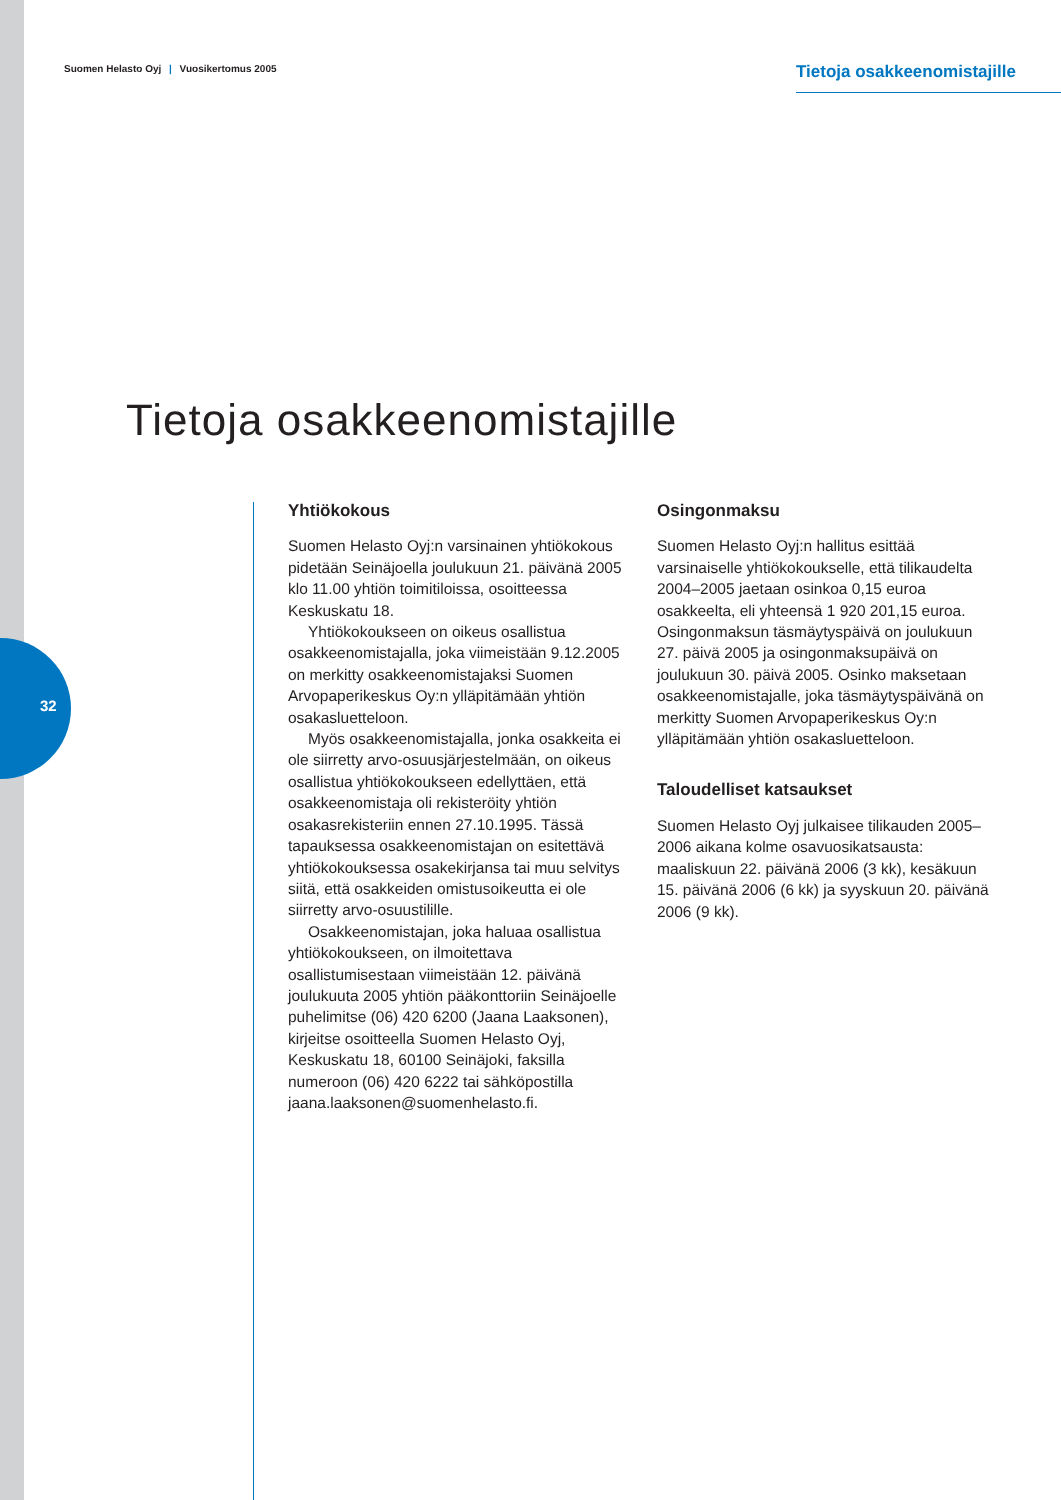32
Suomen Helasto Oyj | Vuosikertomus 2005
Tietoja osakkeenomistajille
Tietoja osakkeenomistajille
Yhtiökokous
Suomen Helasto Oyj:n varsinainen yhtiökokous pidetään Seinäjoella joulukuun 21. päivänä 2005 klo 11.00 yhtiön toimitiloissa, osoitteessa Keskuskatu 18.
Yhtiökokoukseen on oikeus osallistua osakkeenomistajalla, joka viimeistään 9.12.2005 on merkitty osakkeenomistajaksi Suomen Arvopaperikeskus Oy:n ylläpitämään yhtiön osakasluetteloon.
Myös osakkeenomistajalla, jonka osakkeita ei ole siirretty arvo-osuusjärjestelmään, on oikeus osallistua yhtiökokoukseen edellyttäen, että osakkeenomistaja oli rekisteröity yhtiön osakasrekisteriin ennen 27.10.1995. Tässä tapauksessa osakkeenomistajan on esitettävä yhtiökokouksessa osakekirjansa tai muu selvitys siitä, että osakkeiden omistusoikeutta ei ole siirretty arvo-osuustilille.
Osakkeenomistajan, joka haluaa osallistua yhtiökokoukseen, on ilmoitettava osallistumisestaan viimeistään 12. päivänä joulukuuta 2005 yhtiön pääkonttoriin Seinäjoelle puhelimitse (06) 420 6200 (Jaana Laaksonen), kirjeitse osoitteella Suomen Helasto Oyj, Keskuskatu 18, 60100 Seinäjoki, faksilla numeroon (06) 420 6222 tai sähköpostilla jaana.laaksonen@suomenhelasto.fi.
Osingonmaksu
Suomen Helasto Oyj:n hallitus esittää varsinaiselle yhtiökokoukselle, että tilikaudelta 2004–2005 jaetaan osinkoa 0,15 euroa osakkeelta, eli yhteensä 1 920 201,15 euroa. Osingonmaksun täsmäytyspäivä on joulukuun 27. päivä 2005 ja osingonmaksupäivä on joulukuun 30. päivä 2005. Osinko maksetaan osakkeenomistajalle, joka täsmäytyspäivänä on merkitty Suomen Arvopaperikeskus Oy:n ylläpitämään yhtiön osakasluetteloon.
Taloudelliset katsaukset
Suomen Helasto Oyj julkaisee tilikauden 2005–2006 aikana kolme osavuosikatsausta: maaliskuun 22. päivänä 2006 (3 kk), kesäkuun 15. päivänä 2006 (6 kk) ja syyskuun 20. päivänä 2006 (9 kk).